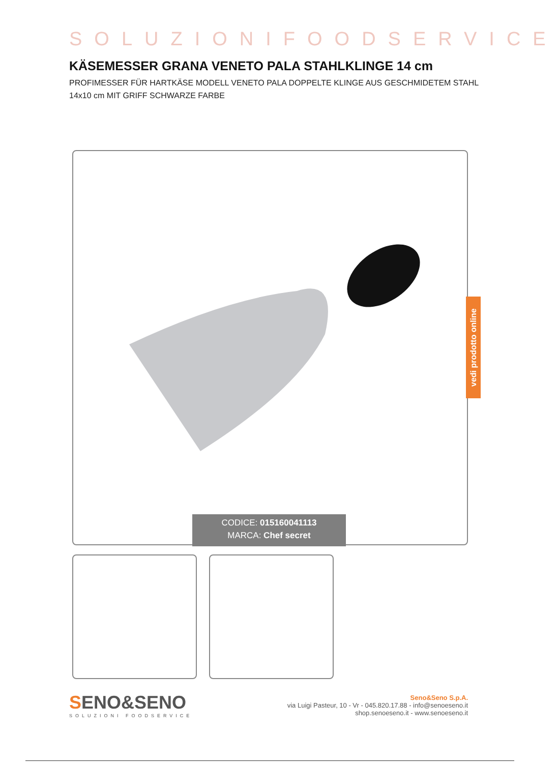SOLUZIONIFOODSERVICE
KÄSEMESSER GRANA VENETO PALA STAHLKLINGE 14 cm
PROFIMESSER FÜR HARTKÄSE MODELL VENETO PALA DOPPELTE KLINGE AUS GESCHMIDETEM STAHL 14x10 cm MIT GRIFF SCHWARZE FARBE
CODICE: 015160041113
MARCA: Chef secret
vedi prodotto online
SENO&SENO
SOLUZIONI FOODSERVICE
Seno&Seno S.p.A.
via Luigi Pasteur, 10 - Vr - 045.820.17.88 - info@senoeseno.it
shop.senoeseno.it - www.senoeseno.it